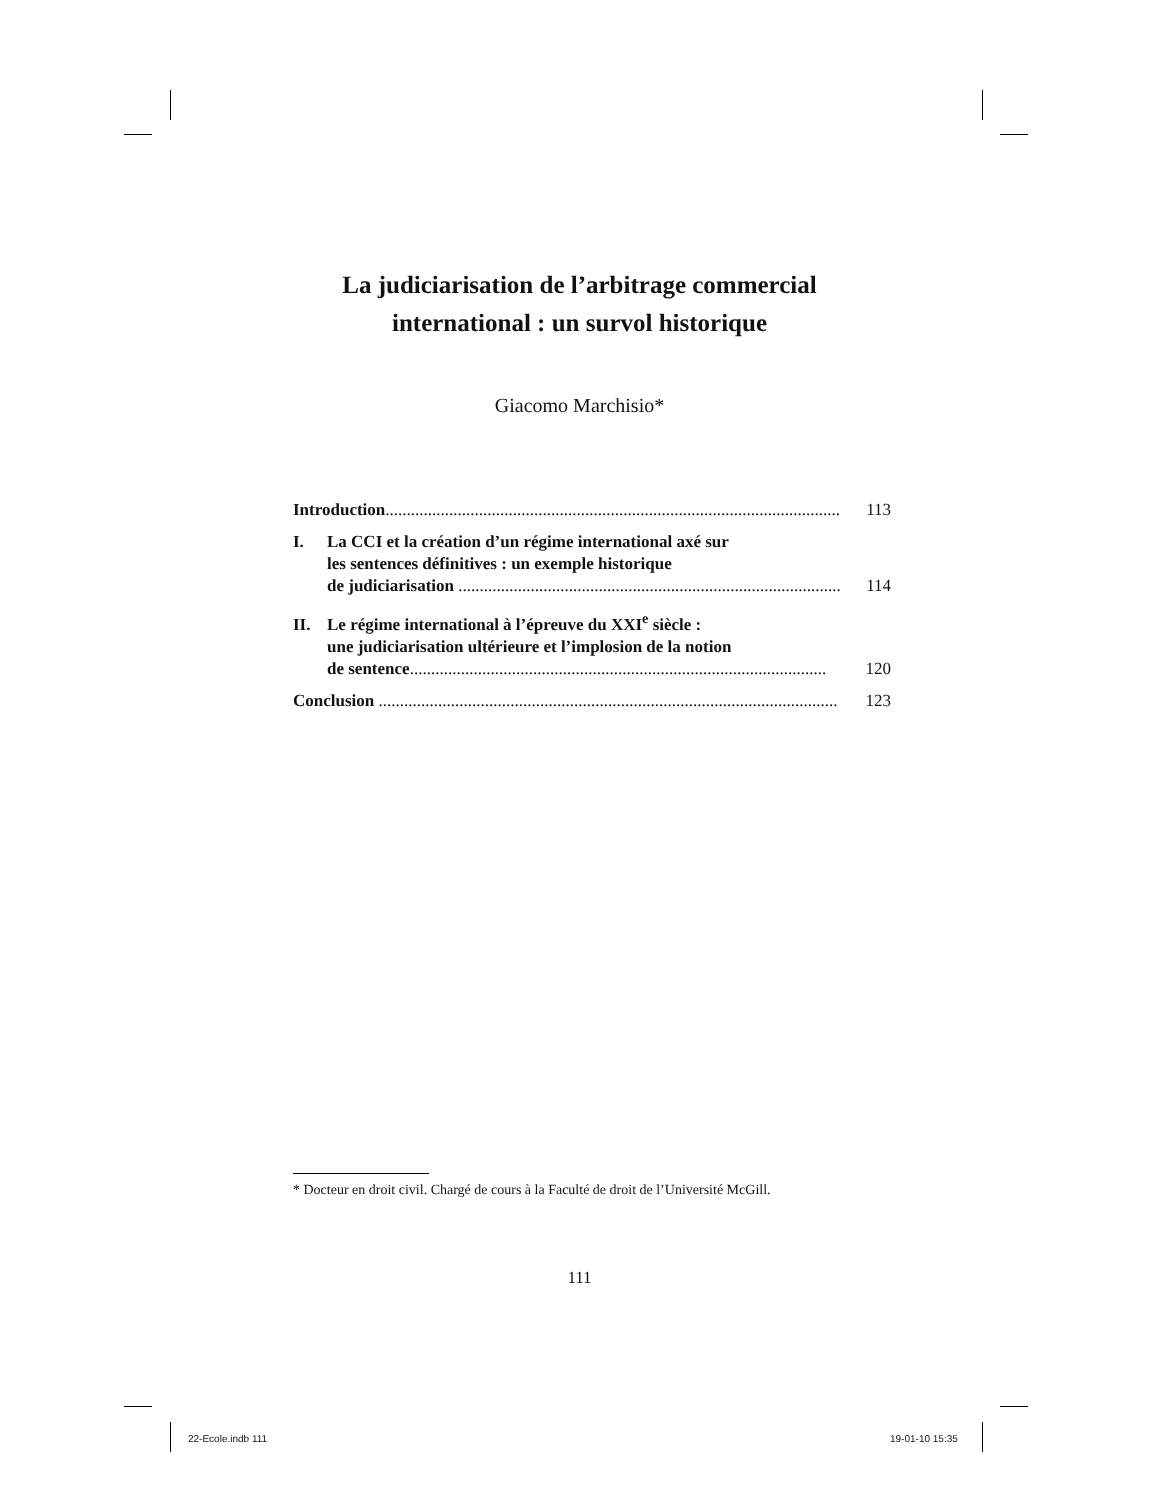La judiciarisation de l’arbitrage commercial
international : un survol historique
Giacomo Marchisio*
Introduction............................................................................................................
113
I. La CCI et la création d’un régime international axé sur
les sentences définitives : un exemple historique
de judiciarisation ..........................................................................................
114
II. Le régime international à l’épreuve du XXI<sup>e</sup> siècle :
une judiciarisation ultérieure et l’implosion de la notion
de sentence..................................................................................................
120
Conclusion ............................................................................................................
123
* Docteur en droit civil. Chargé de cours à la Faculté de droit de l’Université McGill.
111
22-Ecole.indb 111 19-01-10 15:35